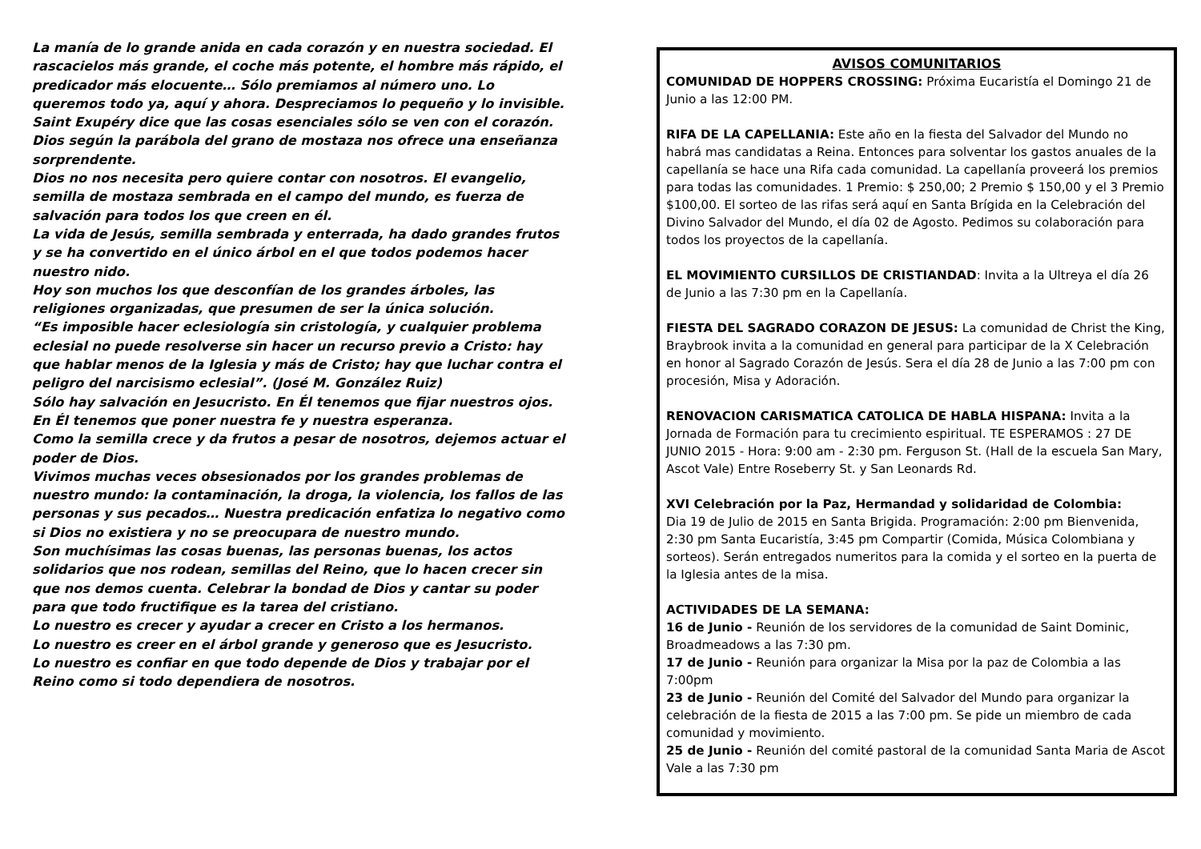La manía de lo grande anida en cada corazón y en nuestra sociedad. El rascacielos más grande, el coche más potente, el hombre más rápido, el predicador más elocuente… Sólo premiamos al número uno. Lo queremos todo ya, aquí y ahora. Despreciamos lo pequeño y lo invisible.
Saint Exupéry dice que las cosas esenciales sólo se ven con el corazón.
Dios según la parábola del grano de mostaza nos ofrece una enseñanza sorprendente.
Dios no nos necesita pero quiere contar con nosotros. El evangelio, semilla de mostaza sembrada en el campo del mundo, es fuerza de salvación para todos los que creen en él.
La vida de Jesús, semilla sembrada y enterrada, ha dado grandes frutos y se ha convertido en el único árbol en el que todos podemos hacer nuestro nido.
Hoy son muchos los que desconfían de los grandes árboles, las religiones organizadas, que presumen de ser la única solución.
“Es imposible hacer eclesiología sin cristología, y cualquier problema eclesial no puede resolverse sin hacer un recurso previo a Cristo: hay que hablar menos de la Iglesia y más de Cristo; hay que luchar contra el peligro del narcisismo eclesial”. (José M. González Ruiz)
Sólo hay salvación en Jesucristo. En Él tenemos que fijar nuestros ojos. En Él tenemos que poner nuestra fe y nuestra esperanza.
Como la semilla crece y da frutos a pesar de nosotros, dejemos actuar el poder de Dios.
Vivimos muchas veces obsesionados por los grandes problemas de nuestro mundo: la contaminación, la droga, la violencia, los fallos de las personas y sus pecados… Nuestra predicación enfatiza lo negativo como si Dios no existiera y no se preocupara de nuestro mundo.
Son muchísimas las cosas buenas, las personas buenas, los actos solidarios que nos rodean, semillas del Reino, que lo hacen crecer sin que nos demos cuenta. Celebrar la bondad de Dios y cantar su poder para que todo fructifique es la tarea del cristiano.
Lo nuestro es crecer y ayudar a crecer en Cristo a los hermanos.
Lo nuestro es creer en el árbol grande y generoso que es Jesucristo.
Lo nuestro es confiar en que todo depende de Dios y trabajar por el Reino como si todo dependiera de nosotros.
AVISOS COMUNITARIOS
COMUNIDAD DE HOPPERS CROSSING: Próxima Eucaristía el Domingo 21 de Junio a las 12:00 PM.
RIFA DE LA CAPELLANIA: Este año en la fiesta del Salvador del Mundo no habrá mas candidatas a Reina. Entonces para solventar los gastos anuales de la capellanía se hace una Rifa cada comunidad. La capellanía proveerá los premios para todas las comunidades. 1 Premio: $ 250,00; 2 Premio $ 150,00 y el 3 Premio $100,00. El sorteo de las rifas será aquí en Santa Brígida en la Celebración del Divino Salvador del Mundo, el día 02 de Agosto. Pedimos su colaboración para todos los proyectos de la capellanía.
EL MOVIMIENTO CURSILLOS DE CRISTIANDAD: Invita a la Ultreya el día 26 de Junio a las 7:30 pm en la Capellanía.
FIESTA DEL SAGRADO CORAZON DE JESUS: La comunidad de Christ the King, Braybrook invita a la comunidad en general para participar de la X Celebración en honor al Sagrado Corazón de Jesús. Sera el día 28 de Junio a las 7:00 pm con procesión, Misa y Adoración.
RENOVACION CARISMATICA CATOLICA DE HABLA HISPANA: Invita a la Jornada de Formación para tu crecimiento espiritual. TE ESPERAMOS : 27 DE JUNIO 2015 - Hora: 9:00 am - 2:30 pm. Ferguson St. (Hall de la escuela San Mary, Ascot Vale) Entre Roseberry St. y San Leonards Rd.
XVI Celebración por la Paz, Hermandad y solidaridad de Colombia:
Dia 19 de Julio de 2015 en Santa Brigida. Programación: 2:00 pm Bienvenida, 2:30 pm Santa Eucaristía, 3:45 pm Compartir (Comida, Música Colombiana y sorteos). Serán entregados numeritos para la comida y el sorteo en la puerta de la Iglesia antes de la misa.
ACTIVIDADES DE LA SEMANA:
16 de Junio - Reunión de los servidores de la comunidad de Saint Dominic, Broadmeadows a las 7:30 pm.
17 de Junio - Reunión para organizar la Misa por la paz de Colombia a las 7:00pm
23 de Junio - Reunión del Comité del Salvador del Mundo para organizar la celebración de la fiesta de 2015 a las 7:00 pm. Se pide un miembro de cada comunidad y movimiento.
25 de Junio - Reunión del comité pastoral de la comunidad Santa Maria de Ascot Vale a las 7:30 pm